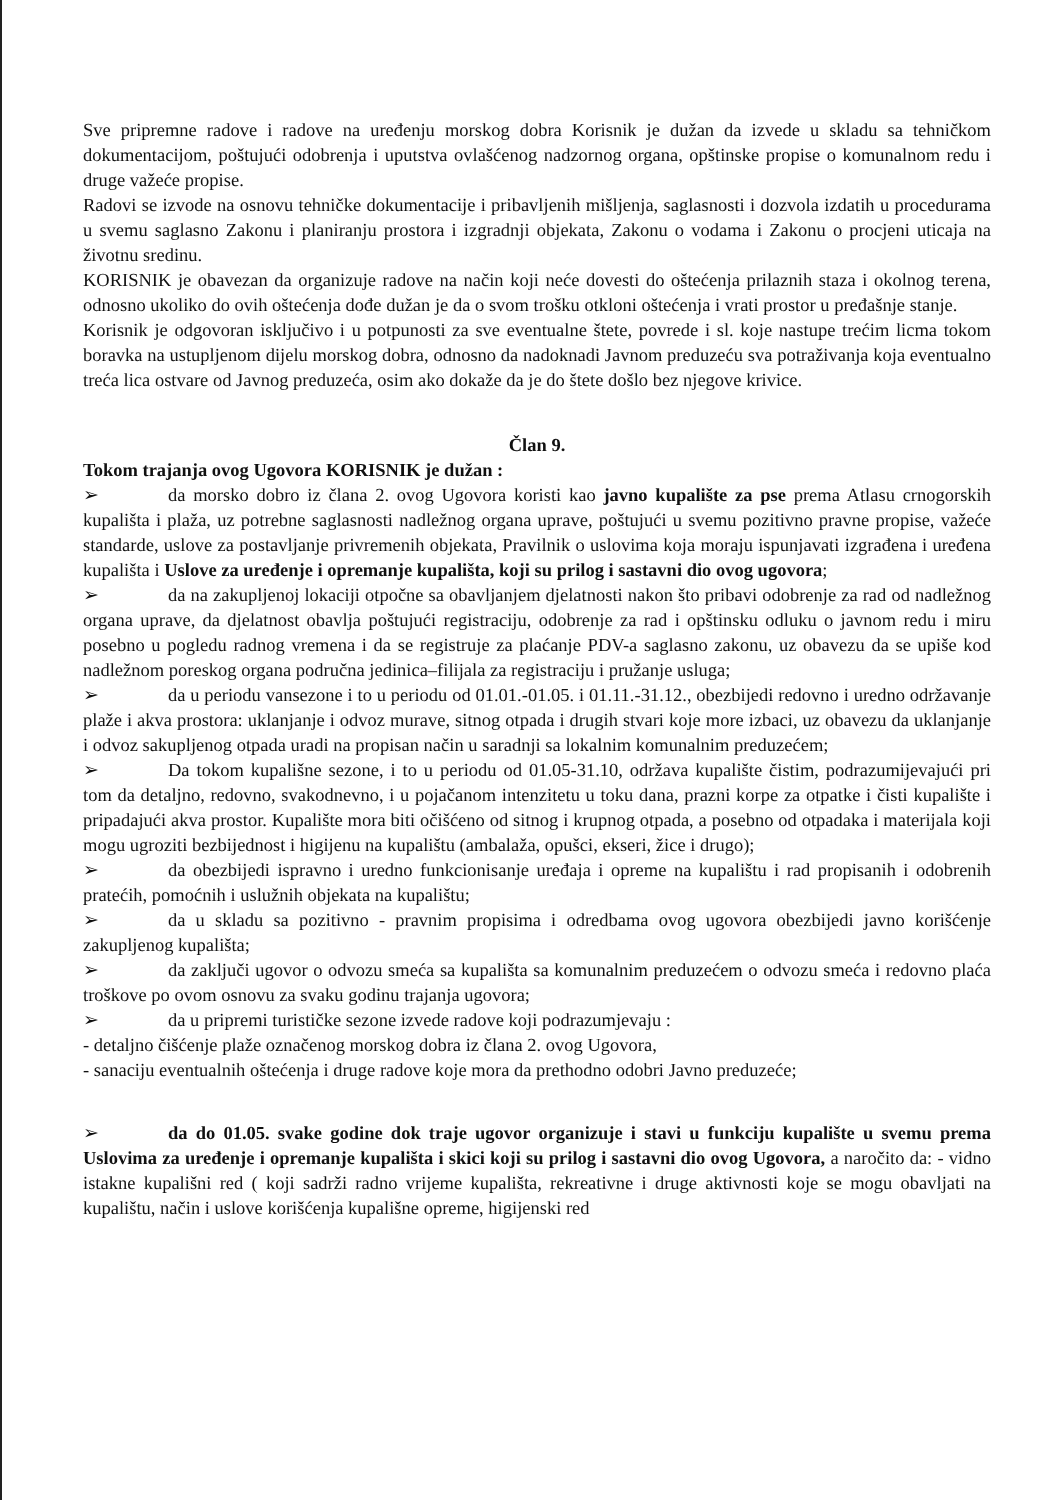Sve pripremne radove i radove na uređenju morskog dobra Korisnik je dužan da izvede u skladu sa tehničkom dokumentacijom, poštujući odobrenja i uputstva ovlašćenog nadzornog organa, opštinske propise o komunalnom redu i druge važeće propise.
Radovi se izvode na osnovu tehničke dokumentacije i pribavljenih mišljenja, saglasnosti i dozvola izdatih u procedurama u svemu saglasno Zakonu i planiranju prostora i izgradnji objekata, Zakonu o vodama i Zakonu o procjeni uticaja na životnu sredinu.
KORISNIK je obavezan da organizuje radove na način koji neće dovesti do oštećenja prilaznih staza i okolnog terena, odnosno ukoliko do ovih oštećenja dođe dužan je da o svom trošku otkloni oštećenja i vrati prostor u pređašnje stanje.
Korisnik je odgovoran isključivo i u potpunosti za sve eventualne štete, povrede i sl. koje nastupe trećim licma tokom boravka na ustupljenom dijelu morskog dobra, odnosno da nadoknadi Javnom preduzeću sva potraživanja koja eventualno treća lica ostvare od Javnog preduzeća, osim ako dokaže da je do štete došlo bez njegove krivice.
Član 9.
Tokom trajanja ovog Ugovora KORISNIK je dužan :
➢ da morsko dobro iz člana 2. ovog Ugovora koristi kao javno kupalište za pse prema Atlasu crnogorskih kupališta i plaža, uz potrebne saglasnosti nadležnog organa uprave, poštujući u svemu pozitivno pravne propise, važeće standarde, uslove za postavljanje privremenih objekata, Pravilnik o uslovima koja moraju ispunjavati izgrađena i uređena kupališta i Uslove za uređenje i opremanje kupališta, koji su prilog i sastavni dio ovog ugovora;
➢ da na zakupljenoj lokaciji otpočne sa obavljanjem djelatnosti nakon što pribavi odobrenje za rad od nadležnog organa uprave, da djelatnost obavlja poštujući registraciju, odobrenje za rad i opštinsku odluku o javnom redu i miru posebno u pogledu radnog vremena i da se registruje za plaćanje PDV-a saglasno zakonu, uz obavezu da se upiše kod nadležnom poreskog organa područna jedinica–filijala za registraciju i pružanje usluga;
➢ da u periodu vansezone i to u periodu od 01.01.-01.05. i 01.11.-31.12., obezbijedi redovno i uredno održavanje plaže i akva prostora: uklanjanje i odvoz murave, sitnog otpada i drugih stvari koje more izbaci, uz obavezu da uklanjanje i odvoz sakupljenog otpada uradi na propisan način u saradnji sa lokalnim komunalnim preduzećem;
➢ Da tokom kupališne sezone, i to u periodu od 01.05-31.10, održava kupalište čistim, podrazumijevajući pri tom da detaljno, redovno, svakodnevno, i u pojačanom intenzitetu u toku dana, prazni korpe za otpatke i čisti kupalište i pripadajući akva prostor. Kupalište mora biti očišćeno od sitnog i krupnog otpada, a posebno od otpadaka i materijala koji mogu ugroziti bezbijednost i higijenu na kupalištu (ambalaža, opušci, ekseri, žice i drugo);
➢ da obezbijedi ispravno i uredno funkcionisanje uređaja i opreme na kupalištu i rad propisanih i odobrenih pratećih, pomoćnih i uslužnih objekata na kupalištu;
➢ da u skladu sa pozitivno - pravnim propisima i odredbama ovog ugovora obezbijedi javno korišćenje zakupljenog kupališta;
➢ da zaključi ugovor o odvozu smeća sa kupališta sa komunalnim preduzećem o odvozu smeća i redovno plaća troškove po ovom osnovu za svaku godinu trajanja ugovora;
➢ da u pripremi turističke sezone izvede radove koji podrazumjevaju :
- detaljno čišćenje plaže označenog morskog dobra iz člana 2. ovog Ugovora,
- sanaciju eventualnih oštećenja i druge radove koje mora da prethodno odobri Javno preduzeće;
➢ da do 01.05. svake godine dok traje ugovor organizuje i stavi u funkciju kupalište u svemu prema Uslovima za uređenje i opremanje kupališta i skici koji su prilog i sastavni dio ovog Ugovora, a naročito da: - vidno istakne kupališni red ( koji sadrži radno vrijeme kupališta, rekreativne i druge aktivnosti koje se mogu obavljati na kupalištu, način i uslove korišćenja kupališne opreme, higijenski red